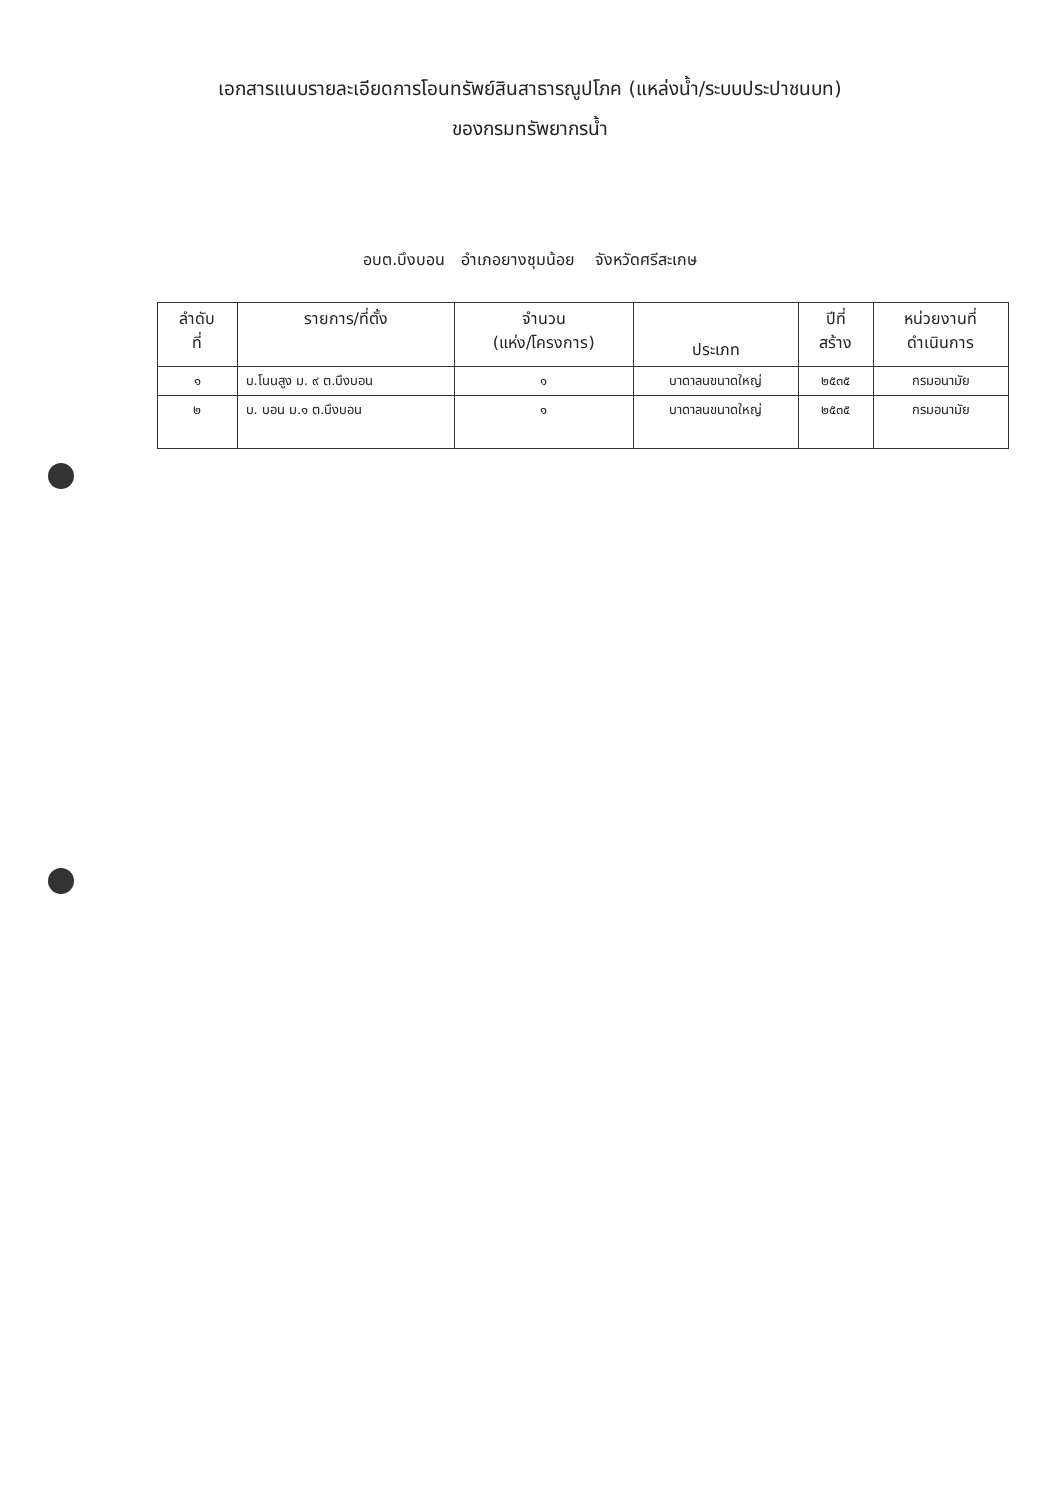เอกสารแนบรายละเอียดการโอนทรัพย์สินสาธารณูปโภค (แหล่งน้ำ/ระบบประปาชนบท)
ของกรมทรัพยากรน้ำ
อบต.บึงบอน อำเภอยางชุมน้อย จังหวัดศรีสะเกษ
| ลำดับ ที่ | รายการ/ที่ตั้ง | จำนวน (แห่ง/โครงการ) | ประเภท | ปีที่ สร้าง | หน่วยงานที่ ดำเนินการ |
| --- | --- | --- | --- | --- | --- |
| ๑ | บ.โนนสูง ม. ๙ ต.บึงบอน | ๑ | บาดาลนขนาดใหญ่ | ๒๕๓๕ | กรมอนามัย |
| ๒ | บ. บอน ม.๑ ต.บึงบอน | ๑ | บาดาลนขนาดใหญ่ | ๒๕๓๕ | กรมอนามัย |